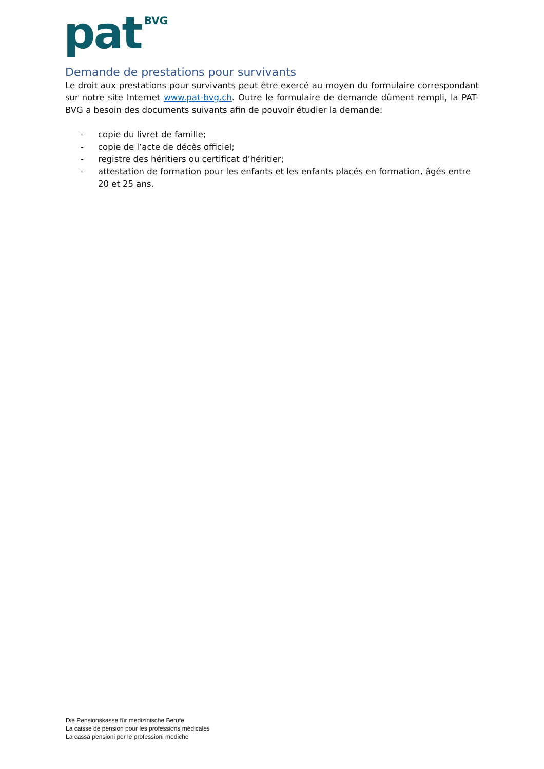pat BVG
Demande de prestations pour survivants
Le droit aux prestations pour survivants peut être exercé au moyen du formulaire correspondant sur notre site Internet www.pat-bvg.ch. Outre le formulaire de demande dûment rempli, la PAT-BVG a besoin des documents suivants afin de pouvoir étudier la demande:
- copie du livret de famille;
- copie de l’acte de décès officiel;
- registre des héritiers ou certificat d’héritier;
- attestation de formation pour les enfants et les enfants placés en formation, âgés entre 20 et 25 ans.
Die Pensionskasse für medizinische Berufe
La caisse de pension pour les professions médicales
La cassa pensioni per le professioni mediche